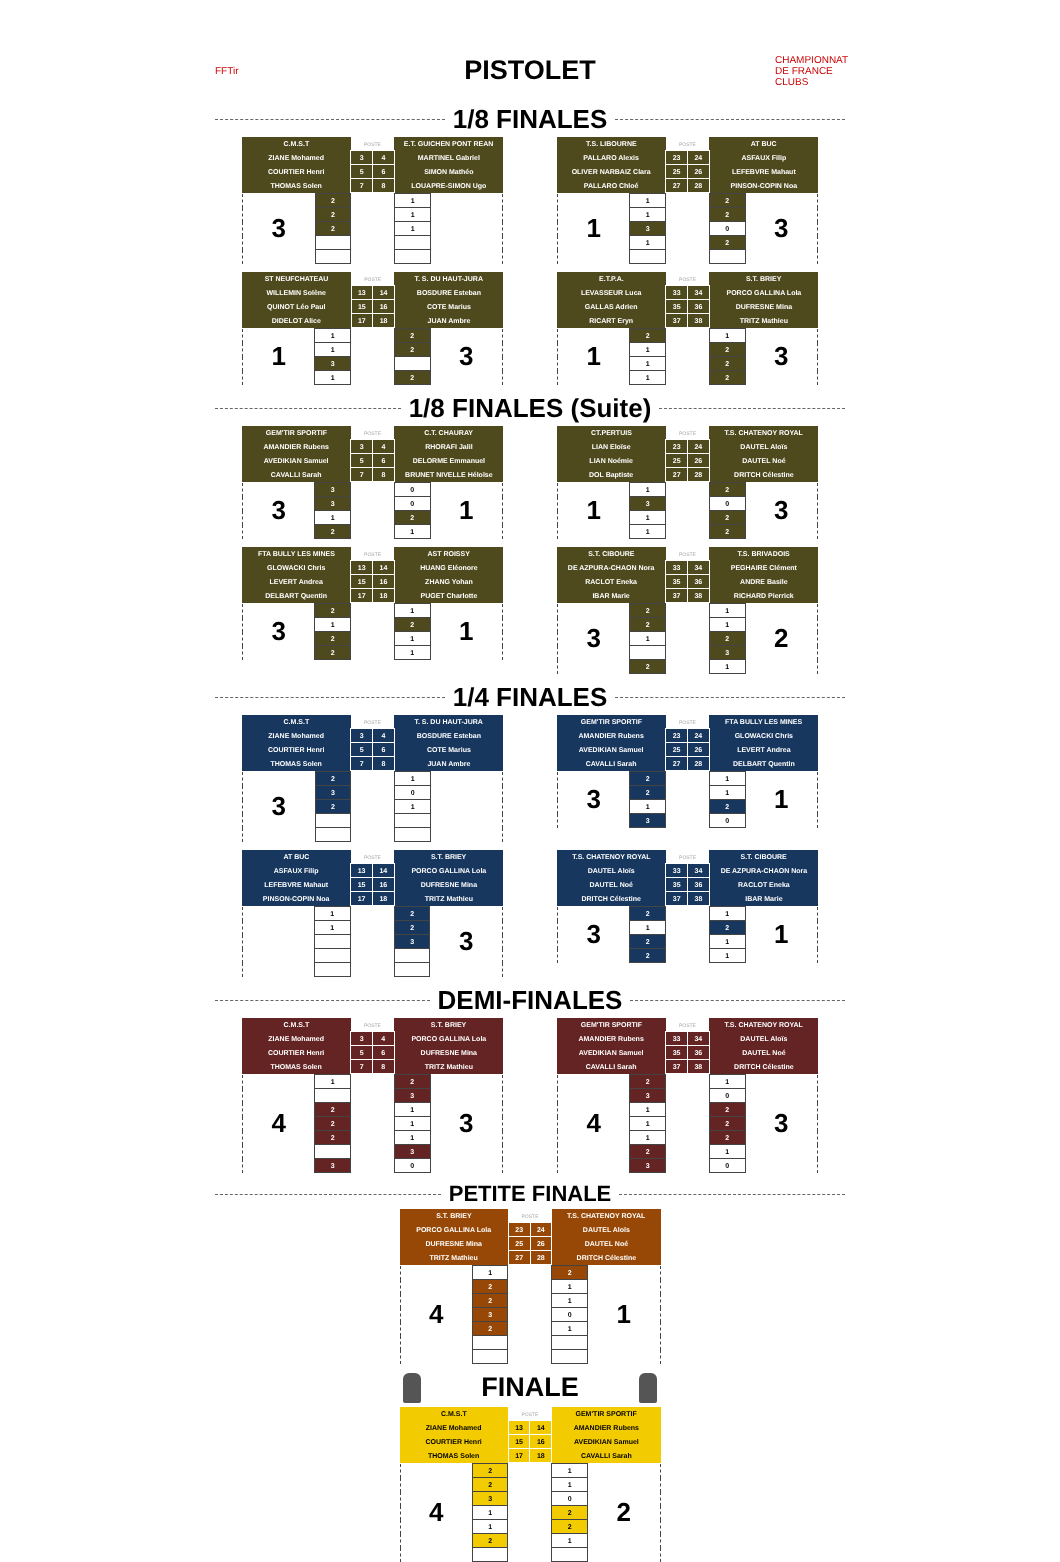FFTir
PISTOLET
CHAMPIONNAT DE FRANCE CLUBS
1/8 FINALES
| C.M.S.T | POSTE | | E.T. GUICHEN PONT REAN |
| ZIANE Mohamed | 3 | 4 | MARTINEL Gabriel |
| COURTIER Henri | 5 | 6 | SIMON Mathéo |
| THOMAS Solen | 7 | 8 | LOUAPRE-SIMON Ugo |
| 3 | 2 | | 1 | |
| | 2 | | 1 | |
| | 2 | | 1 | |
| T.S. LIBOURNE | POSTE | | AT BUC |
| PALLARO Alexis | 23 | 24 | ASFAUX Filip |
| OLIVER NARBAIZ Clara | 25 | 26 | LEFEBVRE Mahaut |
| PALLARO Chloé | 27 | 28 | PINSON-COPIN Noa |
| 1 | 1 | | 2 | 3 |
| | 1 | | 2 | |
| | 3 | | 0 | |
| | 1 | | 2 | |
| ST NEUFCHATEAU | POSTE | | T. S. DU HAUT-JURA |
| WILLEMIN Solène | 13 | 14 | BOSDURE Esteban |
| QUINOT Léo Paul | 15 | 16 | COTE Marius |
| DIDELOT Alice | 17 | 18 | JUAN Ambre |
| 1 | 1 | | 2 | 3 |
| | 1 | | 2 | |
| | 3 | | | |
| | 1 | | 2 | |
| E.T.P.A. | POSTE | | S.T. BRIEY |
| LEVASSEUR Luca | 33 | 34 | PORCO GALLINA Lola |
| GALLAS Adrien | 35 | 36 | DUFRESNE Mina |
| RICART Eryn | 37 | 38 | TRITZ Mathieu |
| 1 | 2 | | 1 | 3 |
| | 1 | | 2 | |
| | 1 | | 2 | |
| | 1 | | 2 | |
1/8 FINALES (Suite)
| GEM'TIR SPORTIF | POSTE | | C.T. CHAURAY |
| AMANDIER Rubens | 3 | 4 | RHORAFI Jalil |
| AVEDIKIAN Samuel | 5 | 6 | DELORME Emmanuel |
| CAVALLI Sarah | 7 | 8 | BRUNET NIVELLE Héloïse |
| 3 | 3 | | 0 | 1 |
| | 3 | | 0 | |
| | 1 | | 2 | |
| | 2 | | 1 | |
| CT.PERTUIS | POSTE | | T.S. CHATENOY ROYAL |
| LIAN Eloïse | 23 | 24 | DAUTEL Aloïs |
| LIAN Noémie | 25 | 26 | DAUTEL Noé |
| DOL Baptiste | 27 | 28 | DRITCH Célestine |
| 1 | 1 | | 2 | 3 |
| | 3 | | 0 | |
| | 1 | | 2 | |
| | 1 | | 2 | |
| FTA BULLY LES MINES | POSTE | | AST ROISSY |
| GLOWACKI Chris | 13 | 14 | HUANG Eléonore |
| LEVERT Andrea | 15 | 16 | ZHANG Yohan |
| DELBART Quentin | 17 | 18 | PUGET Charlotte |
| 3 | 2 | | 1 | 1 |
| | 1 | | 2 | |
| | 2 | | 1 | |
| | 2 | | 1 | |
| S.T. CIBOURE | POSTE | | T.S. BRIVADOIS |
| DE AZPURA-CHAON Nora | 33 | 34 | PEGHAIRE Clément |
| RACLOT Eneka | 35 | 36 | ANDRE Basile |
| IBAR Marie | 37 | 38 | RICHARD Pierrick |
| 3 | 2 | | 1 | 2 |
| | 2 | | 1 | |
| | 1 | | 2 | |
| | | | 3 | |
| | 2 | | 1 | |
1/4 FINALES
| C.M.S.T | POSTE | | T. S. DU HAUT-JURA |
| ZIANE Mohamed | 3 | 4 | BOSDURE Esteban |
| COURTIER Henri | 5 | 6 | COTE Marius |
| THOMAS Solen | 7 | 8 | JUAN Ambre |
| 3 | 2 | | 1 | |
| | 3 | | 0 | |
| | 2 | | 1 | |
| GEM'TIR SPORTIF | POSTE | | FTA BULLY LES MINES |
| AMANDIER Rubens | 23 | 24 | GLOWACKI Chris |
| AVEDIKIAN Samuel | 25 | 26 | LEVERT Andrea |
| CAVALLI Sarah | 27 | 28 | DELBART Quentin |
| 3 | 2 | | 1 | 1 |
| | 2 | | 1 | |
| | 1 | | 2 | |
| | 3 | | 0 | |
| AT BUC | POSTE | | S.T. BRIEY |
| ASFAUX Filip | 13 | 14 | PORCO GALLINA Lola |
| LEFEBVRE Mahaut | 15 | 16 | DUFRESNE Mina |
| PINSON-COPIN Noa | 17 | 18 | TRITZ Mathieu |
| | 1 | | 2 | 3 |
| | 1 | | 2 | |
| | | | 3 | |
| T.S. CHATENOY ROYAL | POSTE | | S.T. CIBOURE |
| DAUTEL Aloïs | 33 | 34 | DE AZPURA-CHAON Nora |
| DAUTEL Noé | 35 | 36 | RACLOT Eneka |
| DRITCH Célestine | 37 | 38 | IBAR Marie |
| 3 | 2 | | 1 | 1 |
| | 1 | | 2 | |
| | 2 | | 1 | |
| | 2 | | 1 | |
DEMI-FINALES
| C.M.S.T | POSTE | | S.T. BRIEY |
| ZIANE Mohamed | 3 | 4 | PORCO GALLINA Lola |
| COURTIER Henri | 5 | 6 | DUFRESNE Mina |
| THOMAS Solen | 7 | 8 | TRITZ Mathieu |
| 4 | 1 | | 2 | 3 |
| | | | 3 | |
| | 2 | | 1 | |
| | 2 | | 1 | |
| | 2 | | 1 | |
| | | | 3 | |
| | 3 | | 0 | |
| GEM'TIR SPORTIF | POSTE | | T.S. CHATENOY ROYAL |
| AMANDIER Rubens | 33 | 34 | DAUTEL Aloïs |
| AVEDIKIAN Samuel | 35 | 36 | DAUTEL Noé |
| CAVALLI Sarah | 37 | 38 | DRITCH Célestine |
| 4 | 2 | | 1 | 3 |
| | 3 | | 0 | |
| | 1 | | 2 | |
| | 1 | | 2 | |
| | 1 | | 2 | |
| | 2 | | 1 | |
| | 3 | | 0 | |
PETITE FINALE
| S.T. BRIEY | POSTE | | T.S. CHATENOY ROYAL |
| PORCO GALLINA Lola | 23 | 24 | DAUTEL Aloïs |
| DUFRESNE Mina | 25 | 26 | DAUTEL Noé |
| TRITZ Mathieu | 27 | 28 | DRITCH Célestine |
| 4 | 1 | | 2 | 1 |
| | 2 | | 1 | |
| | 2 | | 1 | |
| | 3 | | 0 | |
| | 2 | | 1 | |
FINALE
| C.M.S.T | POSTE | | GEM'TIR SPORTIF |
| ZIANE Mohamed | 13 | 14 | AMANDIER Rubens |
| COURTIER Henri | 15 | 16 | AVEDIKIAN Samuel |
| THOMAS Solen | 17 | 18 | CAVALLI Sarah |
| 4 | 2 | | 1 | 2 |
| | 2 | | 1 | |
| | 3 | | 0 | |
| | 1 | | 2 | |
| | 1 | | 2 | |
| | 2 | | 1 | |